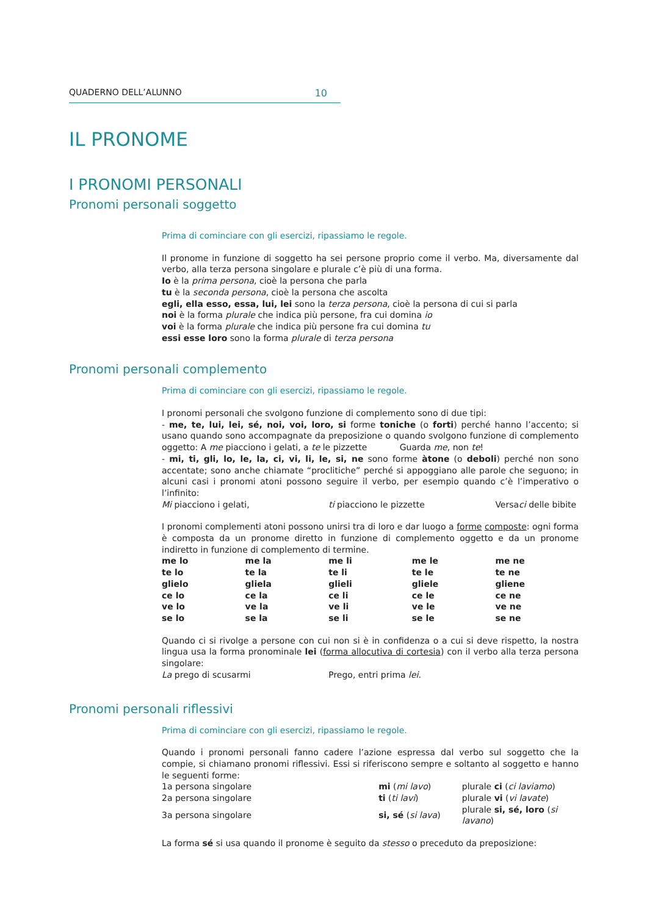QUADERNO DELL’ALUNNO 10
IL PRONOME
I PRONOMI PERSONALI
Pronomi personali soggetto
Prima di cominciare con gli esercizi, ripassiamo le regole.
Il pronome in funzione di soggetto ha sei persone proprio come il verbo. Ma, diversamente dal verbo, alla terza persona singolare e plurale c’è più di una forma.
Io è la prima persona, cioè la persona che parla
tu è la seconda persona, cioè la persona che ascolta
egli, ella esso, essa, lui, lei sono la terza persona, cioè la persona di cui si parla
noi è la forma plurale che indica più persone, fra cui domina io
voi è la forma plurale che indica più persone fra cui domina tu
essi esse loro sono la forma plurale di terza persona
Pronomi personali complemento
Prima di cominciare con gli esercizi, ripassiamo le regole.
I pronomi personali che svolgono funzione di complemento sono di due tipi:
- me, te, lui, lei, sé, noi, voi, loro, si forme toniche (o forti) perché hanno l’accento; si usano quando sono accompagnate da preposizione o quando svolgono funzione di complemento oggetto: A me piacciono i gelati, a te le pizzette Guarda me, non te!
- mi, ti, gli, lo, le, la, ci, vi, li, le, si, ne sono forme àtone (o deboli) perché non sono accentate; sono anche chiamate “proclitiche” perché si appoggiano alle parole che seguono; in alcuni casi i pronomi atoni possono seguire il verbo, per esempio quando c’è l’imperativo o l’infinito:
| Mi piacciono i gelati, | ti piacciono le pizzette | Versa ci delle bibite |
I pronomi complementi atoni possono unirsi tra di loro e dar luogo a forme composte: ogni forma è composta da un pronome diretto in funzione di complemento oggetto e da un pronome indiretto in funzione di complemento di termine.
| me lo | me la | me li | me le | me ne |
| te lo | te la | te li | te le | te ne |
| glielo | gliela | glieli | gliele | gliene |
| ce lo | ce la | ce li | ce le | ce ne |
| ve lo | ve la | ve li | ve le | ve ne |
| se lo | se la | se li | se le | se ne |
Quando ci si rivolge a persone con cui non si è in confidenza o a cui si deve rispetto, la nostra lingua usa la forma pronominale lei (forma allocutiva di cortesia) con il verbo alla terza persona singolare:
| La prego di scusarmi | Prego, entri prima lei . |
Pronomi personali riflessivi
Prima di cominciare con gli esercizi, ripassiamo le regole.
Quando i pronomi personali fanno cadere l’azione espressa dal verbo sul soggetto che la compie, si chiamano pronomi riflessivi. Essi si riferiscono sempre e soltanto al soggetto e hanno le seguenti forme:
| 1a persona singolare | mi ( mi lavo ) | plurale ci ( ci laviamo ) |
| 2a persona singolare | ti ( ti lavi ) | plurale vi ( vi lavate ) |
| 3a persona singolare | si, sé ( si lava ) | plurale si, sé, loro ( si lavano ) |
La forma sé si usa quando il pronome è seguito da stesso o preceduto da preposizione: